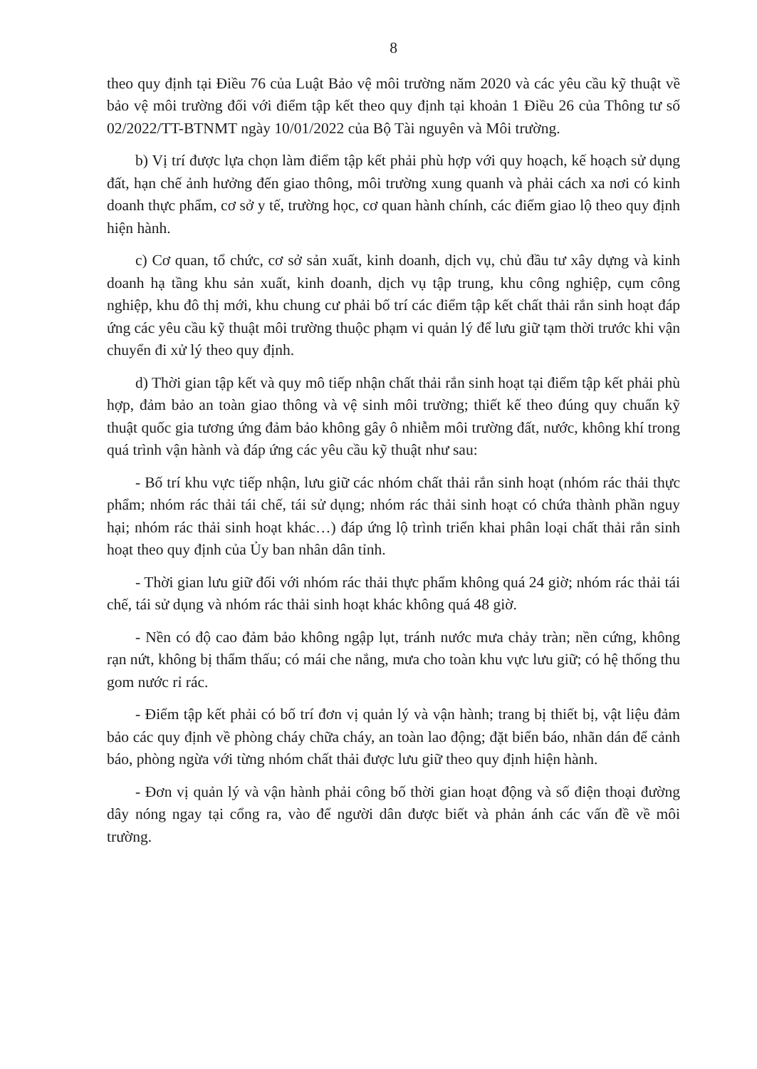8
theo quy định tại Điều 76 của Luật Bảo vệ môi trường năm 2020 và các yêu cầu kỹ thuật về bảo vệ môi trường đối với điểm tập kết theo quy định tại khoản 1 Điều 26 của Thông tư số 02/2022/TT-BTNMT ngày 10/01/2022 của Bộ Tài nguyên và Môi trường.
b) Vị trí được lựa chọn làm điểm tập kết phải phù hợp với quy hoạch, kế hoạch sử dụng đất, hạn chế ảnh hưởng đến giao thông, môi trường xung quanh và phải cách xa nơi có kinh doanh thực phẩm, cơ sở y tế, trường học, cơ quan hành chính, các điểm giao lộ theo quy định hiện hành.
c) Cơ quan, tổ chức, cơ sở sản xuất, kinh doanh, dịch vụ, chủ đầu tư xây dựng và kinh doanh hạ tầng khu sản xuất, kinh doanh, dịch vụ tập trung, khu công nghiệp, cụm công nghiệp, khu đô thị mới, khu chung cư phải bố trí các điểm tập kết chất thải rắn sinh hoạt đáp ứng các yêu cầu kỹ thuật môi trường thuộc phạm vi quản lý để lưu giữ tạm thời trước khi vận chuyển đi xử lý theo quy định.
d) Thời gian tập kết và quy mô tiếp nhận chất thải rắn sinh hoạt tại điểm tập kết phải phù hợp, đảm bảo an toàn giao thông và vệ sinh môi trường; thiết kế theo đúng quy chuẩn kỹ thuật quốc gia tương ứng đảm bảo không gây ô nhiễm môi trường đất, nước, không khí trong quá trình vận hành và đáp ứng các yêu cầu kỹ thuật như sau:
- Bố trí khu vực tiếp nhận, lưu giữ các nhóm chất thải rắn sinh hoạt (nhóm rác thải thực phẩm; nhóm rác thải tái chế, tái sử dụng; nhóm rác thải sinh hoạt có chứa thành phần nguy hại; nhóm rác thải sinh hoạt khác…) đáp ứng lộ trình triển khai phân loại chất thải rắn sinh hoạt theo quy định của Ủy ban nhân dân tỉnh.
- Thời gian lưu giữ đối với nhóm rác thải thực phẩm không quá 24 giờ; nhóm rác thải tái chế, tái sử dụng và nhóm rác thải sinh hoạt khác không quá 48 giờ.
- Nền có độ cao đảm bảo không ngập lụt, tránh nước mưa chảy tràn; nền cứng, không rạn nứt, không bị thẩm thấu; có mái che nắng, mưa cho toàn khu vực lưu giữ; có hệ thống thu gom nước rỉ rác.
- Điểm tập kết phải có bố trí đơn vị quản lý và vận hành; trang bị thiết bị, vật liệu đảm bảo các quy định về phòng cháy chữa cháy, an toàn lao động; đặt biển báo, nhãn dán để cảnh báo, phòng ngừa với từng nhóm chất thải được lưu giữ theo quy định hiện hành.
- Đơn vị quản lý và vận hành phải công bố thời gian hoạt động và số điện thoại đường dây nóng ngay tại cổng ra, vào để người dân được biết và phản ánh các vấn đề về môi trường.